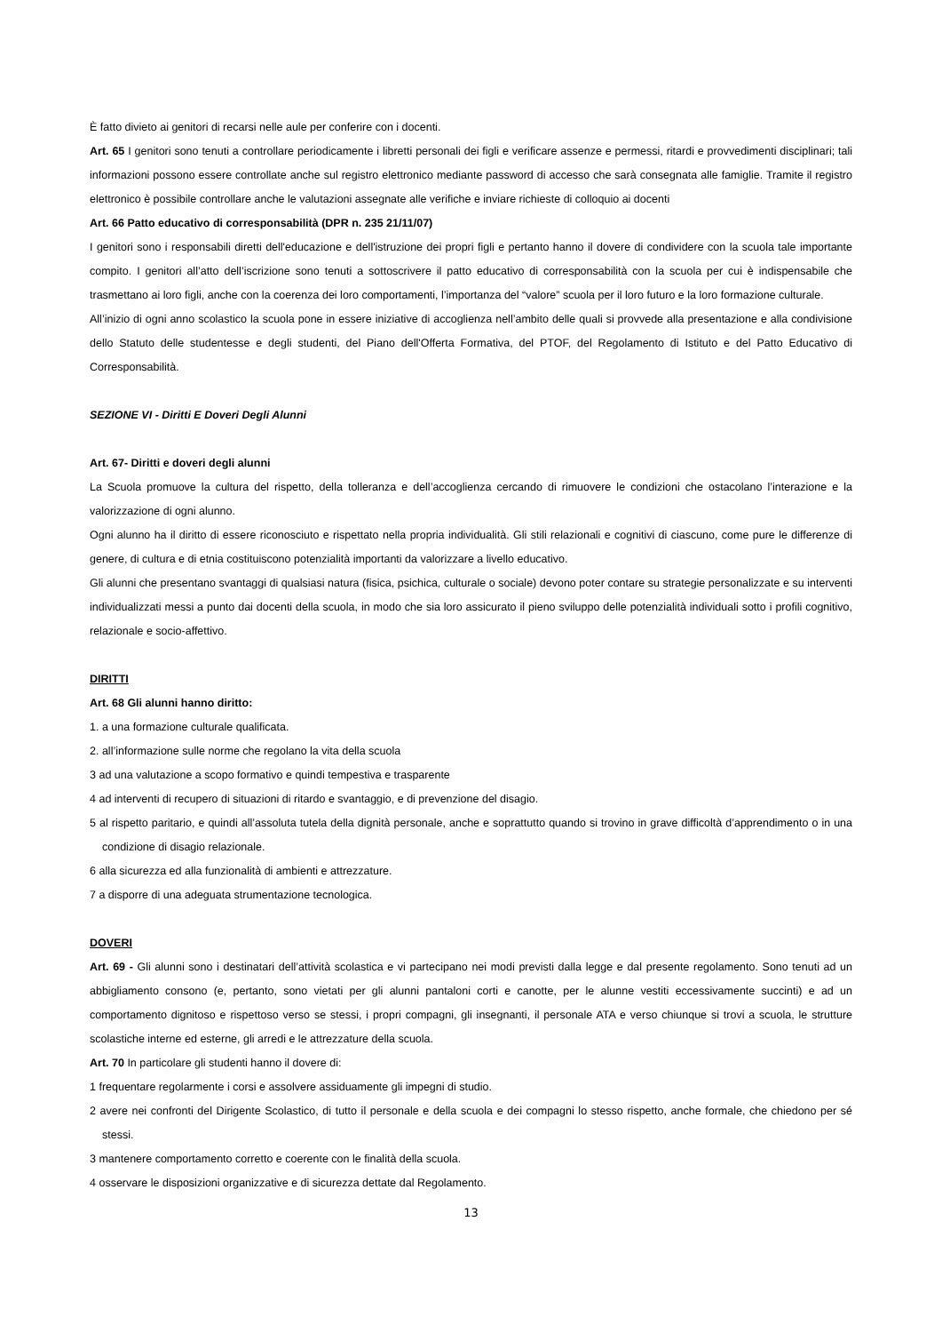È fatto divieto ai genitori di recarsi nelle aule per conferire con i docenti.
Art. 65 I genitori sono tenuti a controllare periodicamente i libretti personali dei figli e verificare assenze e permessi, ritardi e provvedimenti disciplinari; tali informazioni possono essere controllate anche sul registro elettronico mediante password di accesso che sarà consegnata alle famiglie. Tramite il registro elettronico è possibile controllare anche le valutazioni assegnate alle verifiche e inviare richieste di colloquio ai docenti
Art. 66 Patto educativo di corresponsabilità (DPR n. 235 21/11/07)
I genitori sono i responsabili diretti dell'educazione e dell'istruzione dei propri figli e pertanto hanno il dovere di condividere con la scuola tale importante compito. I genitori all’atto dell’iscrizione sono tenuti a sottoscrivere il patto educativo di corresponsabilità con la scuola per cui è indispensabile che trasmettano ai loro figli, anche con la coerenza dei loro comportamenti, l’importanza del “valore” scuola per il loro futuro e la loro formazione culturale.
All’inizio di ogni anno scolastico la scuola pone in essere iniziative di accoglienza nell’ambito delle quali si provvede alla presentazione e alla condivisione dello Statuto delle studentesse e degli studenti, del Piano dell'Offerta Formativa, del PTOF, del Regolamento di Istituto e del Patto Educativo di Corresponsabilità.
SEZIONE VI - Diritti E Doveri Degli Alunni
Art. 67- Diritti e doveri degli alunni
La Scuola promuove la cultura del rispetto, della tolleranza e dell’accoglienza cercando di rimuovere le condizioni che ostacolano l’interazione e la valorizzazione di ogni alunno.
Ogni alunno ha il diritto di essere riconosciuto e rispettato nella propria individualità. Gli stili relazionali e cognitivi di ciascuno, come pure le differenze di genere, di cultura e di etnia costituiscono potenzialità importanti da valorizzare a livello educativo.
Gli alunni che presentano svantaggi di qualsiasi natura (fisica, psichica, culturale o sociale) devono poter contare su strategie personalizzate e su interventi individualizzati messi a punto dai docenti della scuola, in modo che sia loro assicurato il pieno sviluppo delle potenzialità individuali sotto i profili cognitivo, relazionale e socio-affettivo.
DIRITTI
Art. 68 Gli alunni hanno diritto:
1. a una formazione culturale qualificata.
2. all’informazione sulle norme che regolano la vita della scuola
3 ad una valutazione a scopo formativo e quindi tempestiva e trasparente
4 ad interventi di recupero di situazioni di ritardo e svantaggio, e di prevenzione del disagio.
5 al rispetto paritario, e quindi all’assoluta tutela della dignità personale, anche e soprattutto quando si trovino in grave difficoltà d’apprendimento o in una condizione di disagio relazionale.
6 alla sicurezza ed alla funzionalità di ambienti e attrezzature.
7 a disporre di una adeguata strumentazione tecnologica.
DOVERI
Art. 69 - Gli alunni sono i destinatari dell’attività scolastica e vi partecipano nei modi previsti dalla legge e dal presente regolamento. Sono tenuti ad un abbigliamento consono (e, pertanto, sono vietati per gli alunni pantaloni corti e canotte, per le alunne vestiti eccessivamente succinti) e ad un comportamento dignitoso e rispettoso verso se stessi, i propri compagni, gli insegnanti, il personale ATA e verso chiunque si trovi a scuola, le strutture scolastiche interne ed esterne, gli arredi e le attrezzature della scuola.
Art. 70 In particolare gli studenti hanno il dovere di:
1 frequentare regolarmente i corsi e assolvere assiduamente gli impegni di studio.
2 avere nei confronti del Dirigente Scolastico, di tutto il personale e della scuola e dei compagni lo stesso rispetto, anche formale, che chiedono per sé stessi.
3 mantenere comportamento corretto e coerente con le finalità della scuola.
4 osservare le disposizioni organizzative e di sicurezza dettate dal Regolamento.
13